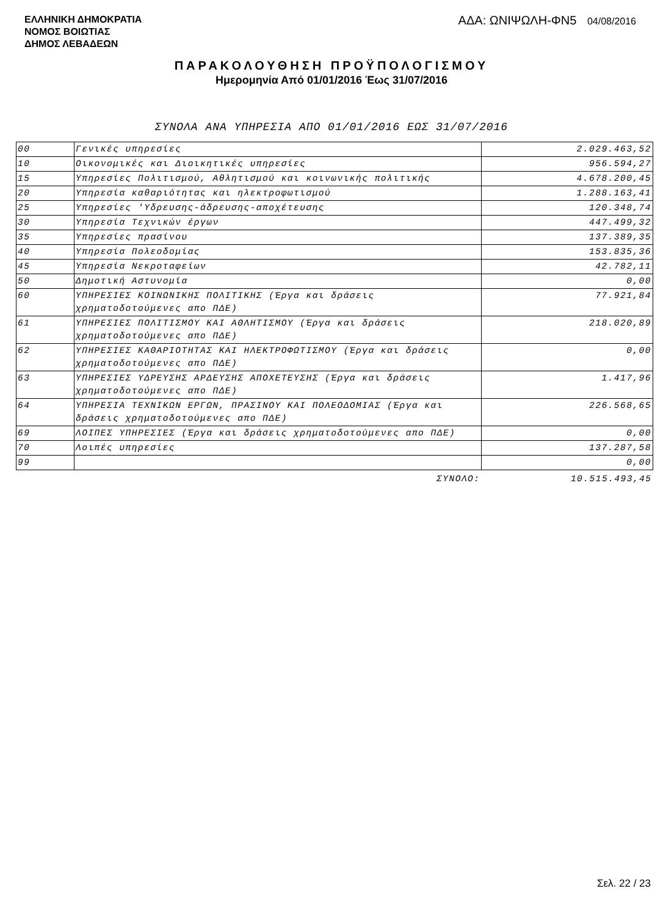ΕΛΛΗΝΙΚΗ ΔΗΜΟΚΡΑΤΙΑ
ΝΟΜΟΣ ΒΟΙΩΤΙΑΣ
ΔΗΜΟΣ ΛΕΒΑΔΕΩΝ
ΑΔΑ: ΩΝΙΨΩΛΗ-ΦΝ5 04/08/2016
ΠΑΡΑΚΟΛΟΥΘΗΣΗ ΠΡΟΫΠΟΛΟΓΙΣΜΟΥ
Ημερομηνία Από 01/01/2016 Έως 31/07/2016
ΣΥΝΟΛΑ ΑΝΑ ΥΠΗΡΕΣΙΑ ΑΠΟ 01/01/2016 ΕΩΣ 31/07/2016
| 00 | Γενικές υπηρεσίες | 2.029.463,52 |
| 10 | Οικονομικές και Διοικητικές υπηρεσίες | 956.594,27 |
| 15 | Υπηρεσίες Πολιτισμού, Αθλητισμού και κοινωνικής πολιτικής | 4.678.200,45 |
| 20 | Υπηρεσία καθαριότητας και ηλεκτροφωτισμού | 1.288.163,41 |
| 25 | Υπηρεσίες 'Υδρευσης-άδρευσης-αποχέτευσης | 120.348,74 |
| 30 | Υπηρεσία Τεχνικών έργων | 447.499,32 |
| 35 | Υπηρεσίες πρασίνου | 137.389,35 |
| 40 | Υπηρεσία Πολεοδομίας | 153.835,36 |
| 45 | Υπηρεσία Νεκροταφείων | 42.782,11 |
| 50 | Δημοτική Αστυνομία | 0,00 |
| 60 | ΥΠΗΡΕΣΙΕΣ ΚΟΙΝΩΝΙΚΗΣ ΠΟΛΙΤΙΚΗΣ (Έργα και δράσεις χρηματοδοτούμενες απο ΠΔΕ) | 77.921,84 |
| 61 | ΥΠΗΡΕΣΙΕΣ ΠΟΛΙΤΙΣΜΟΥ ΚΑΙ ΑΘΛΗΤΙΣΜΟΥ (Έργα και δράσεις χρηματοδοτούμενες απο ΠΔΕ) | 218.020,89 |
| 62 | ΥΠΗΡΕΣΙΕΣ ΚΑΘΑΡΙΟΤΗΤΑΣ ΚΑΙ ΗΛΕΚΤΡΟΦΩΤΙΣΜΟΥ (Έργα και δράσεις χρηματοδοτούμενες απο ΠΔΕ) | 0,00 |
| 63 | ΥΠΗΡΕΣΙΕΣ ΥΔΡΕΥΣΗΣ ΑΡΔΕΥΣΗΣ ΑΠΟΧΕΤΕΥΣΗΣ (Έργα και δράσεις χρηματοδοτούμενες απο ΠΔΕ) | 1.417,96 |
| 64 | ΥΠΗΡΕΣΙΑ ΤΕΧΝΙΚΩΝ ΕΡΓΩΝ, ΠΡΑΣΙΝΟΥ ΚΑΙ ΠΟΛΕΟΔΟΜΙΑΣ (Έργα και δράσεις χρηματοδοτούμενες απο ΠΔΕ) | 226.568,65 |
| 69 | ΛΟΙΠΕΣ ΥΠΗΡΕΣΙΕΣ (Έργα και δράσεις χρηματοδοτούμενες απο ΠΔΕ) | 0,00 |
| 70 | Λοιπές υπηρεσίες | 137.287,58 |
| 99 | | 0,00 |
| | ΣΥΝΟΛΟ: | 10.515.493,45 |
Σελ. 22 / 23